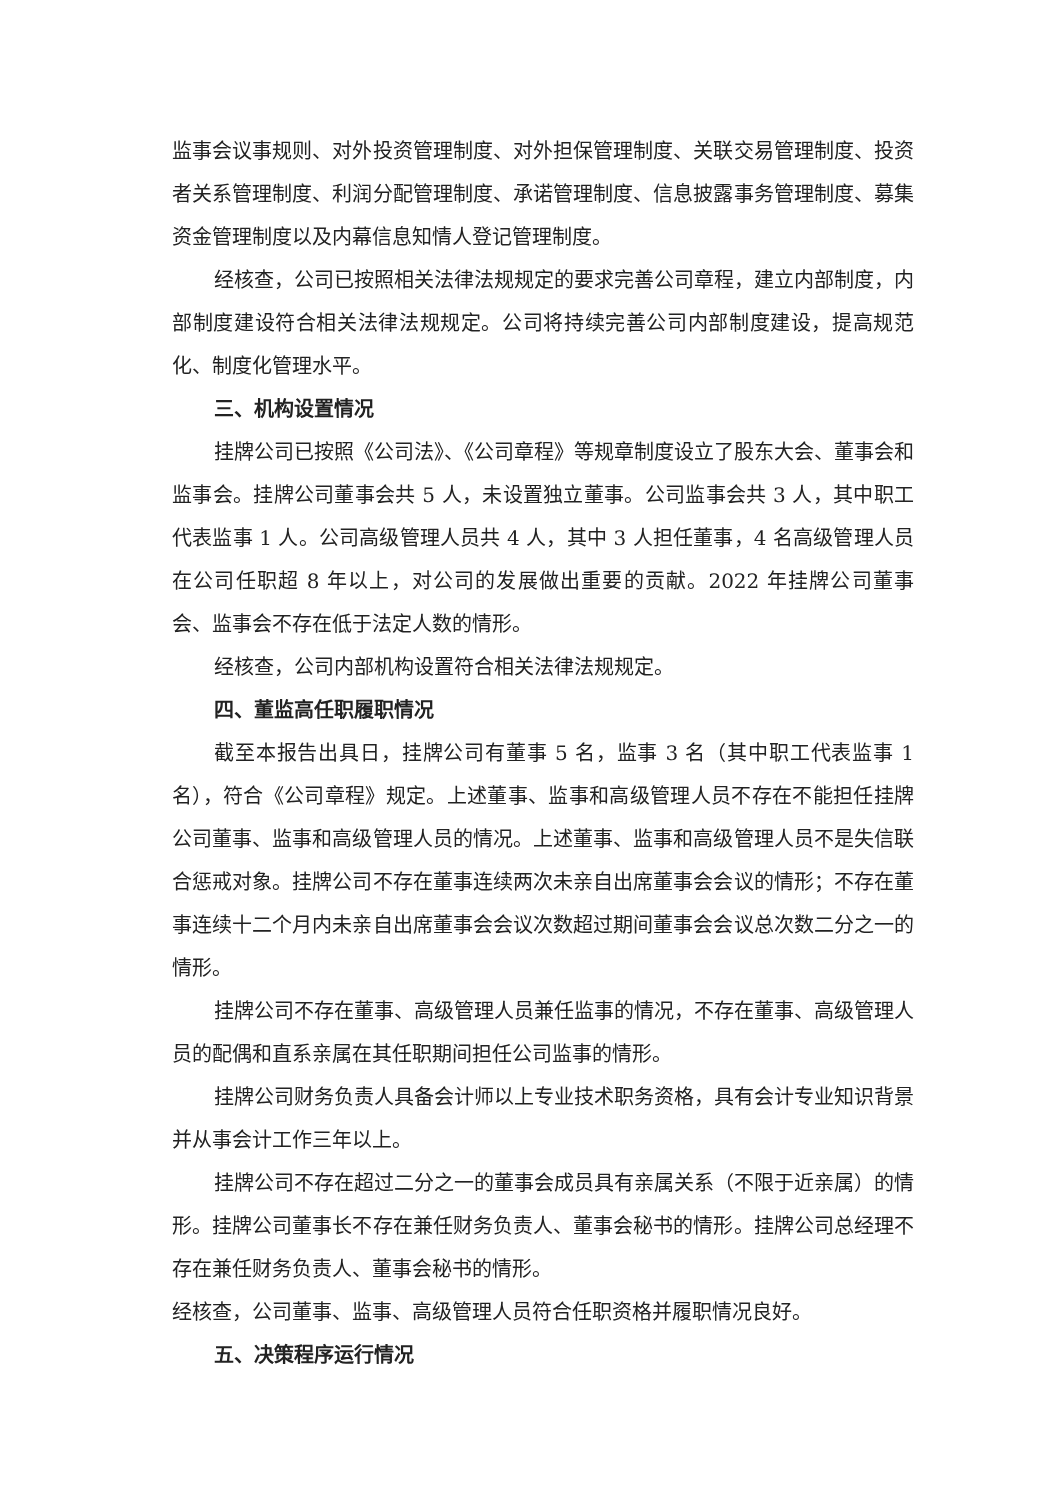监事会议事规则、对外投资管理制度、对外担保管理制度、关联交易管理制度、投资者关系管理制度、利润分配管理制度、承诺管理制度、信息披露事务管理制度、募集资金管理制度以及内幕信息知情人登记管理制度。
经核查，公司已按照相关法律法规规定的要求完善公司章程，建立内部制度，内部制度建设符合相关法律法规规定。公司将持续完善公司内部制度建设，提高规范化、制度化管理水平。
三、机构设置情况
挂牌公司已按照《公司法》、《公司章程》等规章制度设立了股东大会、董事会和监事会。挂牌公司董事会共 5 人，未设置独立董事。公司监事会共 3 人，其中职工代表监事 1 人。公司高级管理人员共 4 人，其中 3 人担任董事，4 名高级管理人员在公司任职超 8 年以上，对公司的发展做出重要的贡献。2022 年挂牌公司董事会、监事会不存在低于法定人数的情形。
经核查，公司内部机构设置符合相关法律法规规定。
四、董监高任职履职情况
截至本报告出具日，挂牌公司有董事 5 名，监事 3 名（其中职工代表监事 1 名），符合《公司章程》规定。上述董事、监事和高级管理人员不存在不能担任挂牌公司董事、监事和高级管理人员的情况。上述董事、监事和高级管理人员不是失信联合惩戒对象。挂牌公司不存在董事连续两次未亲自出席董事会会议的情形；不存在董事连续十二个月内未亲自出席董事会会议次数超过期间董事会会议总次数二分之一的情形。
挂牌公司不存在董事、高级管理人员兼任监事的情况，不存在董事、高级管理人员的配偶和直系亲属在其任职期间担任公司监事的情形。
挂牌公司财务负责人具备会计师以上专业技术职务资格，具有会计专业知识背景并从事会计工作三年以上。
挂牌公司不存在超过二分之一的董事会成员具有亲属关系（不限于近亲属）的情形。挂牌公司董事长不存在兼任财务负责人、董事会秘书的情形。挂牌公司总经理不存在兼任财务负责人、董事会秘书的情形。
经核查，公司董事、监事、高级管理人员符合任职资格并履职情况良好。
五、决策程序运行情况